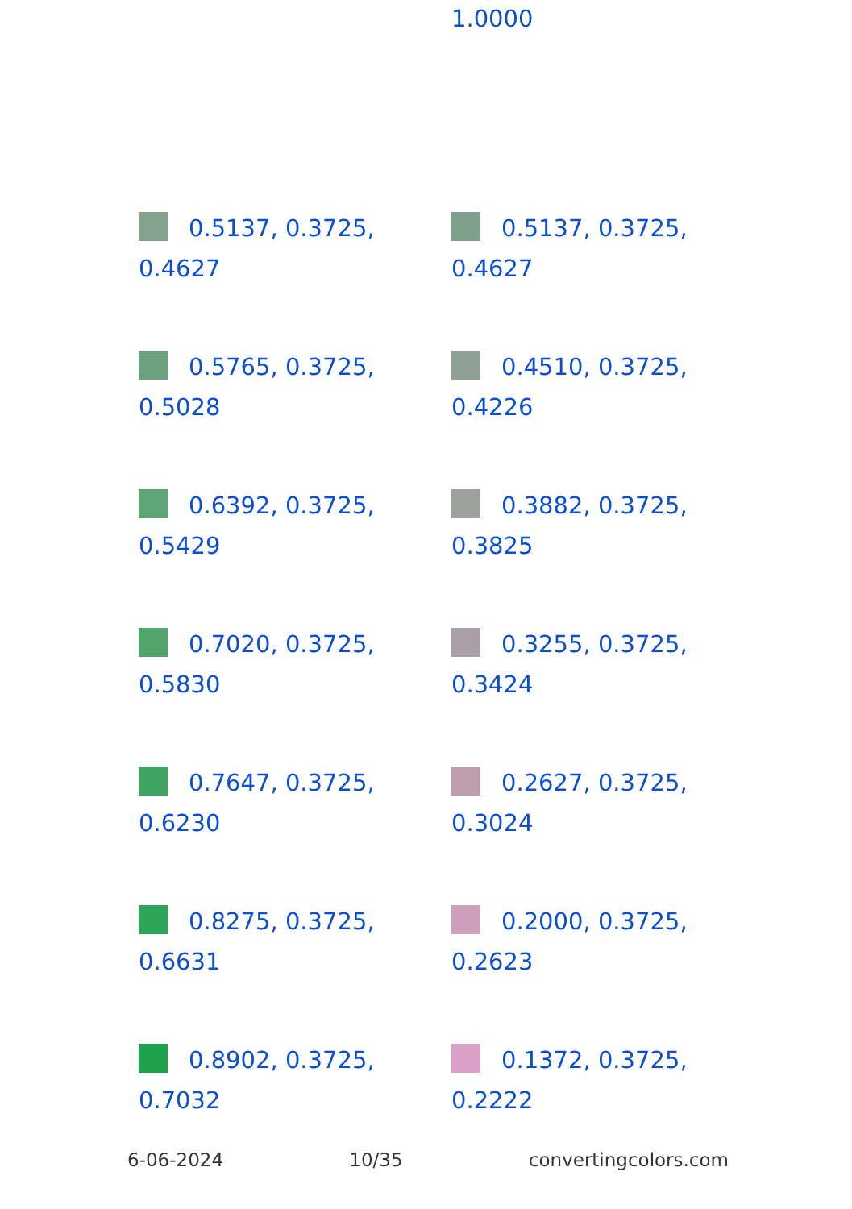1.0000
0.5137, 0.3725, 0.4627
0.5137, 0.3725, 0.4627
0.5765, 0.3725, 0.5028
0.4510, 0.3725, 0.4226
0.6392, 0.3725, 0.5429
0.3882, 0.3725, 0.3825
0.7020, 0.3725, 0.5830
0.3255, 0.3725, 0.3424
0.7647, 0.3725, 0.6230
0.2627, 0.3725, 0.3024
0.8275, 0.3725, 0.6631
0.2000, 0.3725, 0.2623
0.8902, 0.3725, 0.7032
0.1372, 0.3725, 0.2222
6-06-2024 10/35 convertingcolors.com